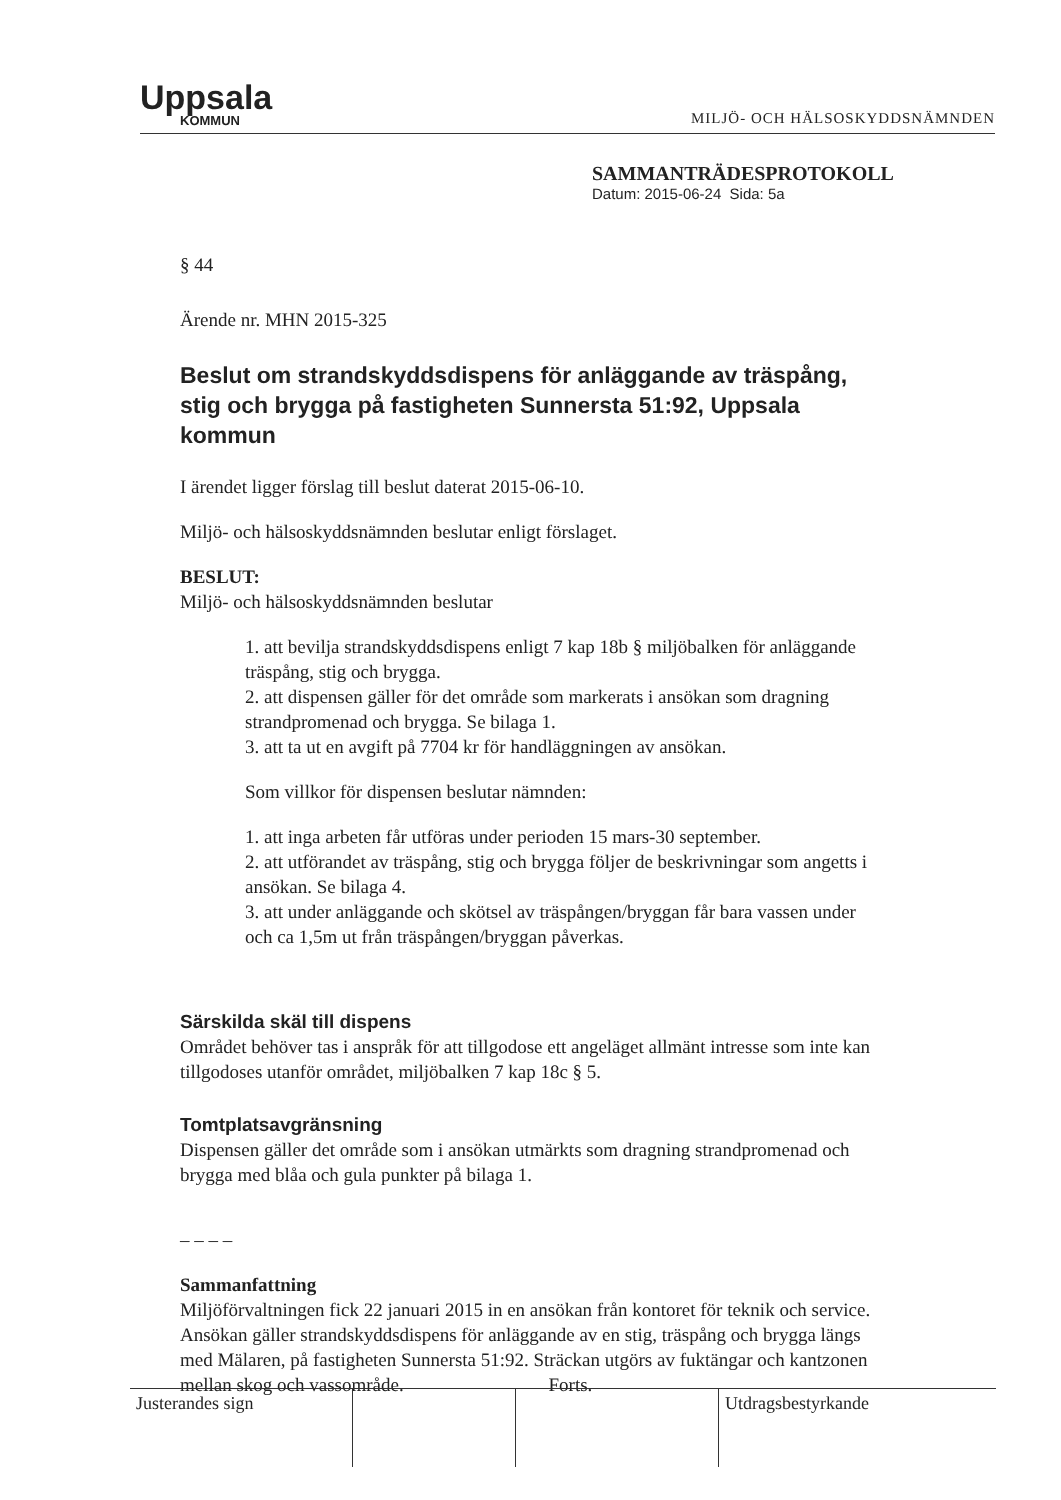Uppsala
KOMMUN
MILJÖ- OCH HÄLSOSKYDDSNÄMNDEN
SAMMANTRÄDESPROTOKOLL
Datum: 2015-06-24 Sida: 5a
§ 44
Ärende nr. MHN 2015-325
Beslut om strandskyddsdispens för anläggande av träspång, stig och brygga på fastigheten Sunnersta 51:92, Uppsala kommun
I ärendet ligger förslag till beslut daterat 2015-06-10.
Miljö- och hälsoskyddsnämnden beslutar enligt förslaget.
BESLUT:
Miljö- och hälsoskyddsnämnden beslutar
1. att bevilja strandskyddsdispens enligt 7 kap 18b § miljöbalken för anläggande träspång, stig och brygga.
2. att dispensen gäller för det område som markerats i ansökan som dragning strandpromenad och brygga. Se bilaga 1.
3. att ta ut en avgift på 7704 kr för handläggningen av ansökan.
Som villkor för dispensen beslutar nämnden:
1. att inga arbeten får utföras under perioden 15 mars-30 september.
2. att utförandet av träspång, stig och brygga följer de beskrivningar som angetts i ansökan. Se bilaga 4.
3. att under anläggande och skötsel av träspången/bryggan får bara vassen under och ca 1,5m ut från träspången/bryggan påverkas.
Särskilda skäl till dispens
Området behöver tas i anspråk för att tillgodose ett angeläget allmänt intresse som inte kan tillgodoses utanför området, miljöbalken 7 kap 18c § 5.
Tomtplatsavgränsning
Dispensen gäller det område som i ansökan utmärkts som dragning strandpromenad och brygga med blåa och gula punkter på bilaga 1.
– – – –
Sammanfattning
Miljöförvaltningen fick 22 januari 2015 in en ansökan från kontoret för teknik och service. Ansökan gäller strandskyddsdispens för anläggande av en stig, träspång och brygga längs med Mälaren, på fastigheten Sunnersta 51:92. Sträckan utgörs av fuktängar och kantzonen mellan skog och vassområde. Forts.
| Justerandes sign | | | Utdragsbestyrkande |